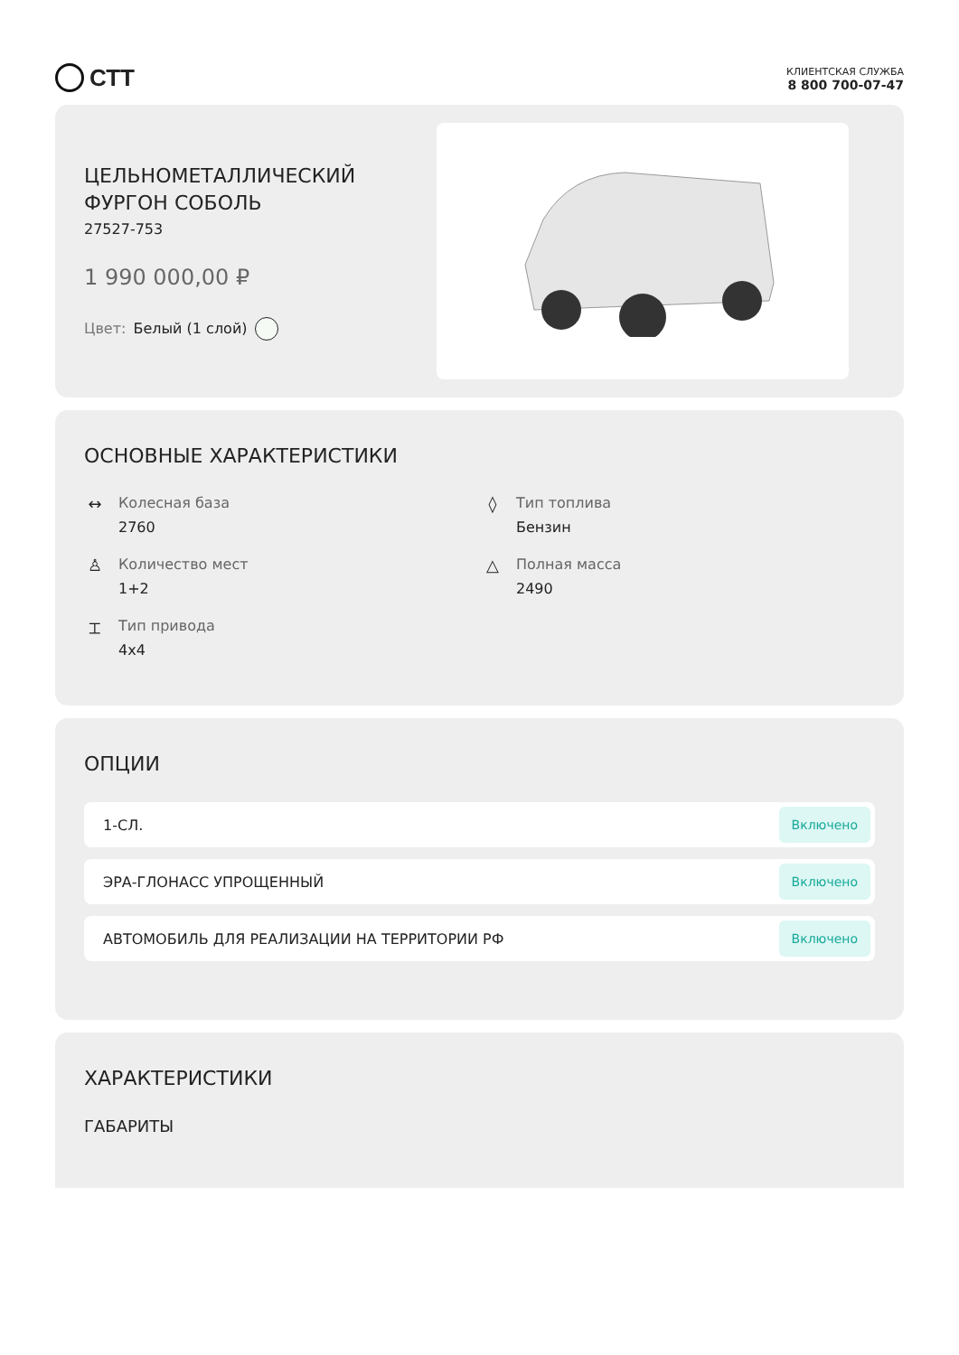СТТ
КЛИЕНТСКАЯ СЛУЖБА
8 800 700-07-47
ЦЕЛЬНОМЕТАЛЛИЧЕСКИЙ
ФУРГОН СОБОЛЬ
27527-753
1 990 000,00 ₽
Цвет: Белый (1 слой)
ОСНОВНЫЕ ХАРАКТЕРИСТИКИ
↔ Колесная база
2760
◊ Тип топлива
Бензин
♙ Количество мест
1+2
△ Полная масса
2490
⌶ Тип привода
4x4
ОПЦИИ
1-СЛ. Включено
ЭРА-ГЛОНАСС УПРОЩЕННЫЙ Включено
АВТОМОБИЛЬ ДЛЯ РЕАЛИЗАЦИИ НА ТЕРРИТОРИИ РФ Включено
ХАРАКТЕРИСТИКИ
ГАБАРИТЫ